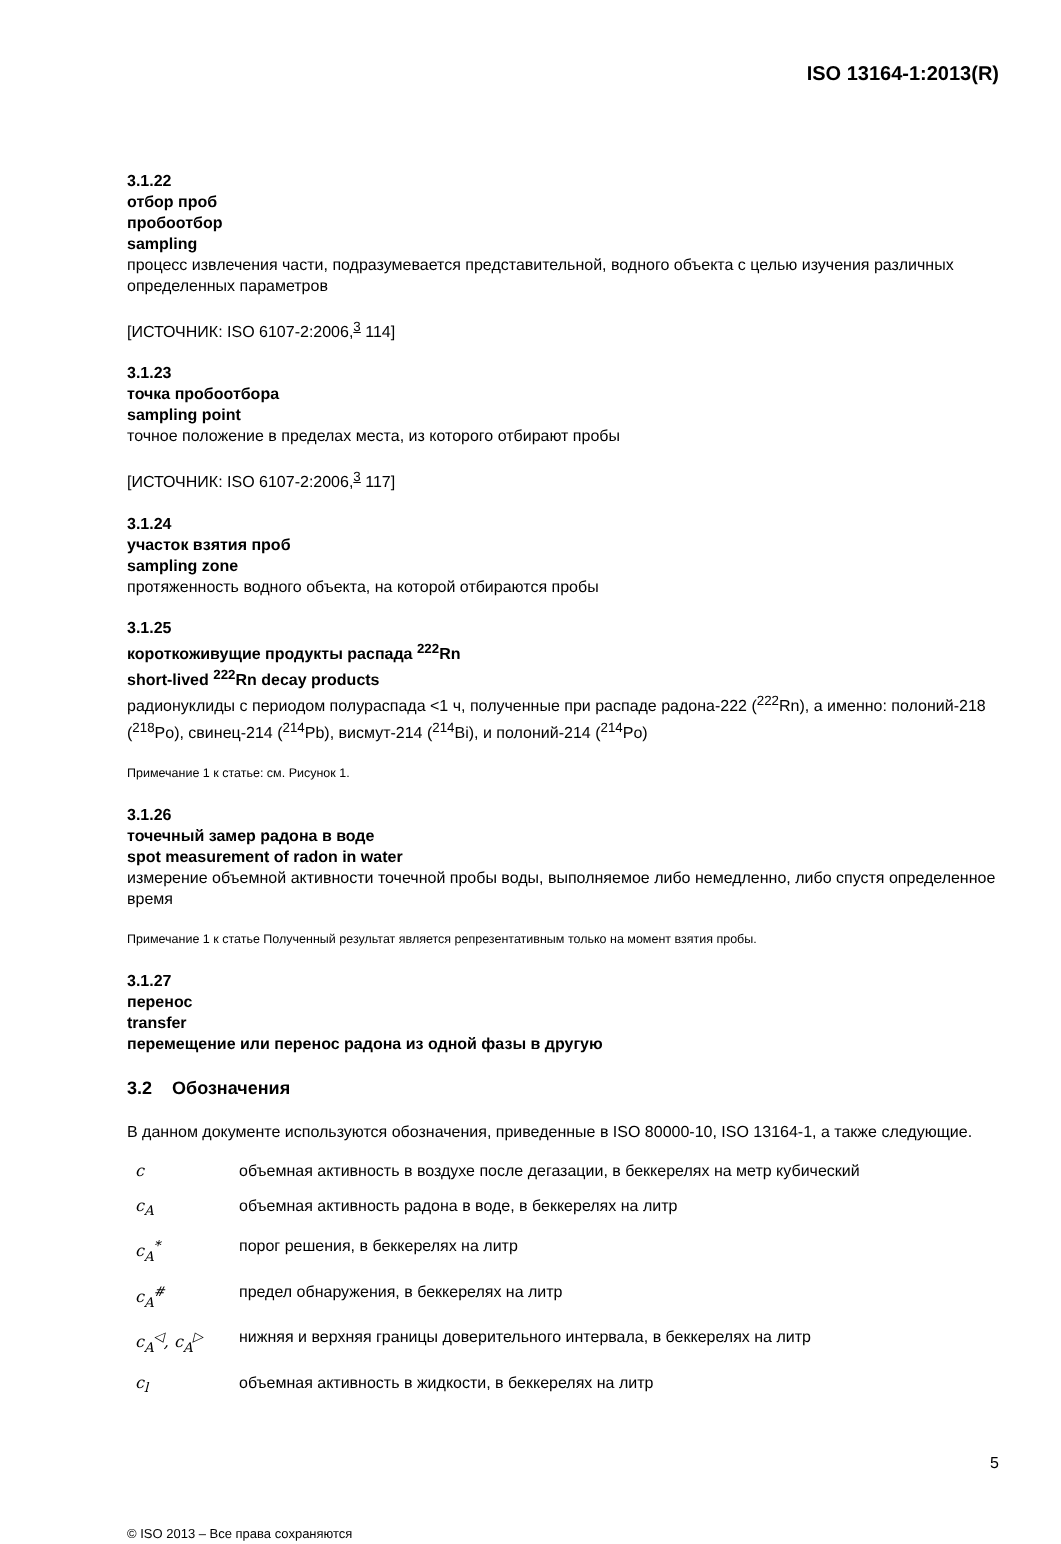ISO 13164-1:2013(R)
3.1.22
отбор проб
пробоотбор
sampling
процесс извлечения части, подразумевается представительной, водного объекта с целью изучения различных определенных параметров
[ИСТОЧНИК: ISO 6107-2:2006,<sup>3</sup> 114]
3.1.23
точка пробоотбора
sampling point
точное положение в пределах места, из которого отбирают пробы
[ИСТОЧНИК: ISO 6107-2:2006,<sup>3</sup> 117]
3.1.24
участок взятия проб
sampling zone
протяженность водного объекта, на которой отбираются пробы
3.1.25
короткоживущие продукты распада <sup>222</sup>Rn
short-lived <sup>222</sup>Rn decay products
радионуклиды с периодом полураспада <1 ч, полученные при распаде радона-222 (<sup>222</sup>Rn), а именно: полоний-218 (<sup>218</sup>Po), свинец-214 (<sup>214</sup>Pb), висмут-214 (<sup>214</sup>Bi), и полоний-214 (<sup>214</sup>Po)
Примечание 1 к статье: см. Рисунок 1.
3.1.26
точечный замер радона в воде
spot measurement of radon in water
измерение объемной активности точечной пробы воды, выполняемое либо немедленно, либо спустя определенное время
Примечание 1 к статье Полученный результат является репрезентативным только на момент взятия пробы.
3.1.27
перенос
transfer
перемещение или перенос радона из одной фазы в другую
3.2 Обозначения
В данном документе используются обозначения, приведенные в ISO 80000-10, ISO 13164-1, а также следующие.
| c | объемная активность в воздухе после дегазации, в беккерелях на метр кубический |
| c<sub>A</sub> | объемная активность радона в воде, в беккерелях на литр |
| c<sub>A</sub><sup>*</sup> | порог решения, в беккерелях на литр |
| c<sub>A</sub><sup>#</sup> | предел обнаружения, в беккерелях на литр |
| c<sub>A</sub><sup>◁</sup>, c<sub>A</sub><sup>▷</sup> | нижняя и верхняя границы доверительного интервала, в беккерелях на литр |
| c<sub>l</sub> | объемная активность в жидкости, в беккерелях на литр |
5
© ISO 2013 – Все права сохраняются